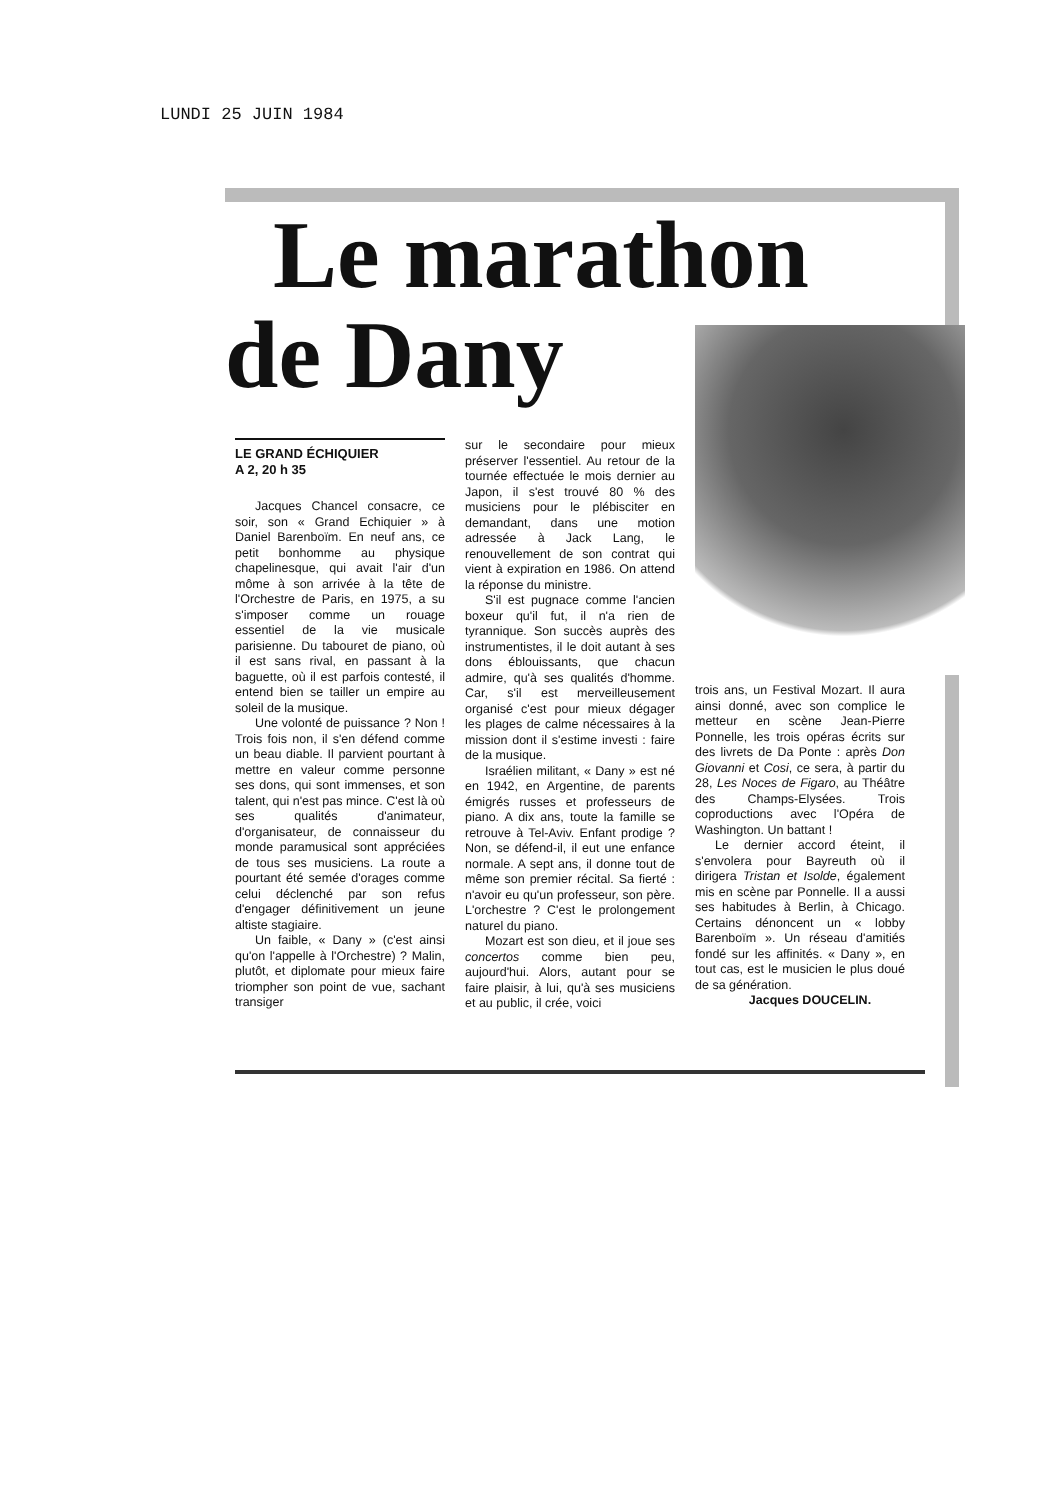LUNDI 25 JUIN 1984
Le marathon
de Dany
LE GRAND ÉCHIQUIER
A 2, 20 h 35
Jacques Chancel consacre, ce soir, son « Grand Echiquier » à Daniel Barenboïm. En neuf ans, ce petit bonhomme au physique chapelinesque, qui avait l'air d'un môme à son arrivée à la tête de l'Orchestre de Paris, en 1975, a su s'imposer comme un rouage essentiel de la vie musicale parisienne. Du tabouret de piano, où il est sans rival, en passant à la baguette, où il est parfois contesté, il entend bien se tailler un empire au soleil de la musique.
Une volonté de puissance ? Non ! Trois fois non, il s'en défend comme un beau diable. Il parvient pourtant à mettre en valeur comme personne ses dons, qui sont immenses, et son talent, qui n'est pas mince. C'est là où ses qualités d'animateur, d'organisateur, de connaisseur du monde paramusical sont appréciées de tous ses musiciens. La route a pourtant été semée d'orages comme celui déclenché par son refus d'engager définitivement un jeune altiste stagiaire.
Un faible, « Dany » (c'est ainsi qu'on l'appelle à l'Orchestre) ? Malin, plutôt, et diplomate pour mieux faire triompher son point de vue, sachant transiger
sur le secondaire pour mieux préserver l'essentiel. Au retour de la tournée effectuée le mois dernier au Japon, il s'est trouvé 80 % des musiciens pour le plébisciter en demandant, dans une motion adressée à Jack Lang, le renouvellement de son contrat qui vient à expiration en 1986. On attend la réponse du ministre.
S'il est pugnace comme l'ancien boxeur qu'il fut, il n'a rien de tyrannique. Son succès auprès des instrumentistes, il le doit autant à ses dons éblouissants, que chacun admire, qu'à ses qualités d'homme. Car, s'il est merveilleusement organisé c'est pour mieux dégager les plages de calme nécessaires à la mission dont il s'estime investi : faire de la musique.
Israélien militant, « Dany » est né en 1942, en Argentine, de parents émigrés russes et professeurs de piano. A dix ans, toute la famille se retrouve à Tel-Aviv. Enfant prodige ? Non, se défend-il, il eut une enfance normale. A sept ans, il donne tout de même son premier récital. Sa fierté : n'avoir eu qu'un professeur, son père. L'orchestre ? C'est le prolongement naturel du piano.
Mozart est son dieu, et il joue ses concertos comme bien peu, aujourd'hui. Alors, autant pour se faire plaisir, à lui, qu'à ses musiciens et au public, il crée, voici
trois ans, un Festival Mozart. Il aura ainsi donné, avec son complice le metteur en scène Jean-Pierre Ponnelle, les trois opéras écrits sur des livrets de Da Ponte : après Don Giovanni et Cosi, ce sera, à partir du 28, Les Noces de Figaro, au Théâtre des Champs-Elysées. Trois coproductions avec l'Opéra de Washington. Un battant !
Le dernier accord éteint, il s'envolera pour Bayreuth où il dirigera Tristan et Isolde, également mis en scène par Ponnelle. Il a aussi ses habitudes à Berlin, à Chicago. Certains dénoncent un « lobby Barenboïm ». Un réseau d'amitiés fondé sur les affinités. « Dany », en tout cas, est le musicien le plus doué de sa génération.
Jacques DOUCELIN.